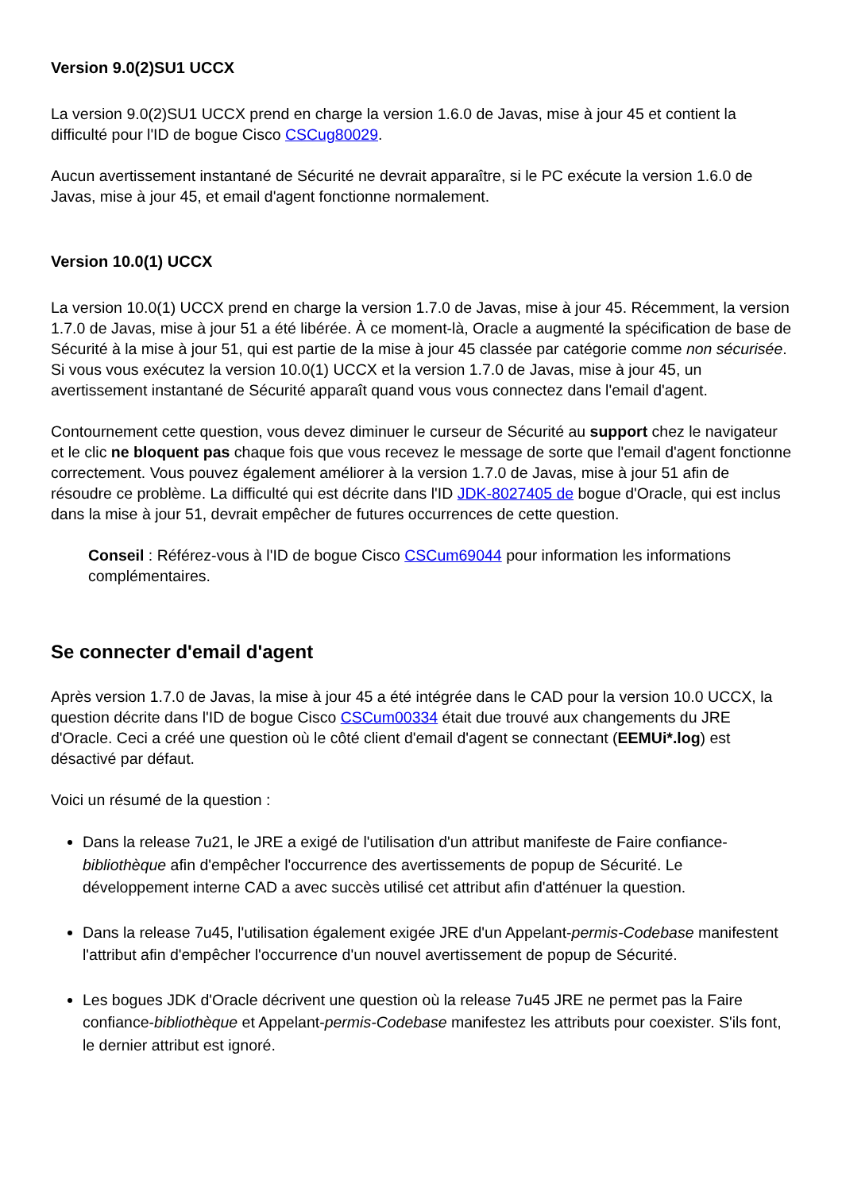Version 9.0(2)SU1 UCCX
La version 9.0(2)SU1 UCCX prend en charge la version 1.6.0 de Javas, mise à jour 45 et contient la difficulté pour l'ID de bogue Cisco CSCug80029.
Aucun avertissement instantané de Sécurité ne devrait apparaître, si le PC exécute la version 1.6.0 de Javas, mise à jour 45, et email d'agent fonctionne normalement.
Version 10.0(1) UCCX
La version 10.0(1) UCCX prend en charge la version 1.7.0 de Javas, mise à jour 45. Récemment, la version 1.7.0 de Javas, mise à jour 51 a été libérée. À ce moment-là, Oracle a augmenté la spécification de base de Sécurité à la mise à jour 51, qui est partie de la mise à jour 45 classée par catégorie comme non sécurisée. Si vous vous exécutez la version 10.0(1) UCCX et la version 1.7.0 de Javas, mise à jour 45, un avertissement instantané de Sécurité apparaît quand vous vous connectez dans l'email d'agent.
Contournement cette question, vous devez diminuer le curseur de Sécurité au support chez le navigateur et le clic ne bloquent pas chaque fois que vous recevez le message de sorte que l'email d'agent fonctionne correctement. Vous pouvez également améliorer à la version 1.7.0 de Javas, mise à jour 51 afin de résoudre ce problème. La difficulté qui est décrite dans l'ID JDK-8027405 de bogue d'Oracle, qui est inclus dans la mise à jour 51, devrait empêcher de futures occurrences de cette question.
Conseil : Référez-vous à l'ID de bogue Cisco CSCum69044 pour information les informations complémentaires.
Se connecter d'email d'agent
Après version 1.7.0 de Javas, la mise à jour 45 a été intégrée dans le CAD pour la version 10.0 UCCX, la question décrite dans l'ID de bogue Cisco CSCum00334 était due trouvé aux changements du JRE d'Oracle. Ceci a créé une question où le côté client d'email d'agent se connectant (EEMUi*.log) est désactivé par défaut.
Voici un résumé de la question :
Dans la release 7u21, le JRE a exigé de l'utilisation d'un attribut manifeste de Faire confiance-bibliothèque afin d'empêcher l'occurrence des avertissements de popup de Sécurité. Le développement interne CAD a avec succès utilisé cet attribut afin d'atténuer la question.
Dans la release 7u45, l'utilisation également exigée JRE d'un Appelant-permis-Codebase manifestent l'attribut afin d'empêcher l'occurrence d'un nouvel avertissement de popup de Sécurité.
Les bogues JDK d'Oracle décrivent une question où la release 7u45 JRE ne permet pas la Faire confiance-bibliothèque et Appelant-permis-Codebase manifestez les attributs pour coexister. S'ils font, le dernier attribut est ignoré.